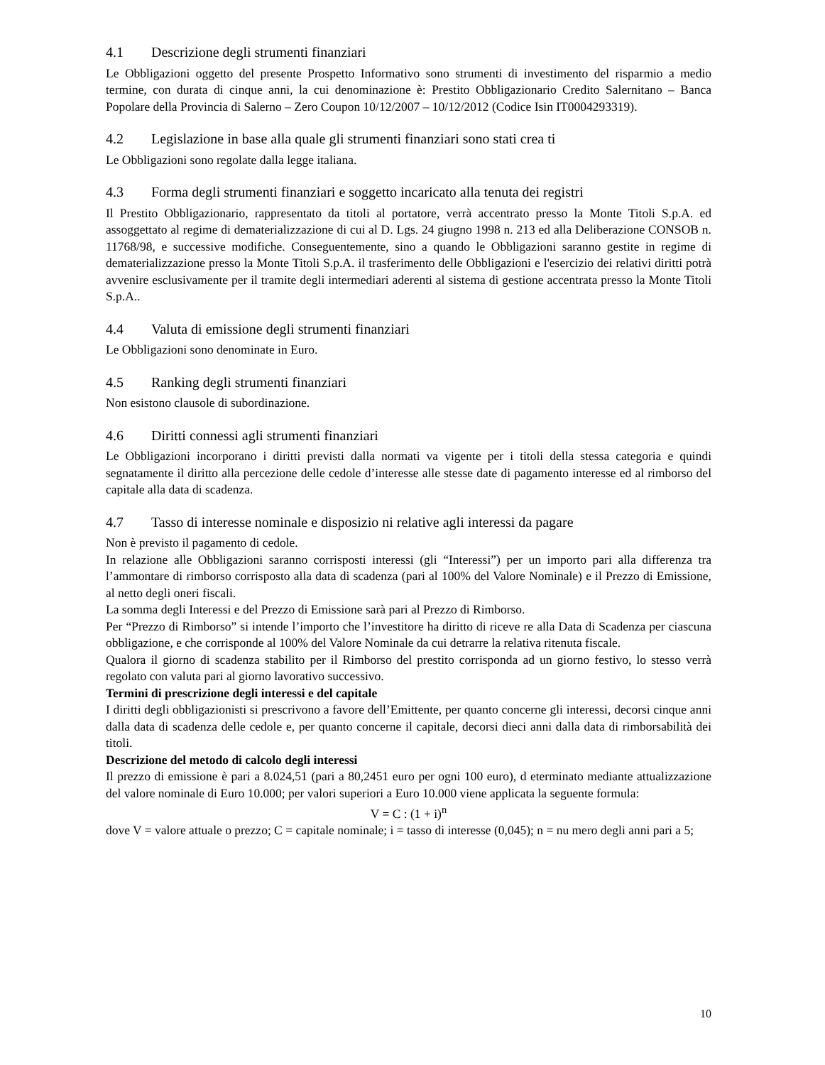4.1 Descrizione degli strumenti finanziari
Le Obbligazioni oggetto del presente Prospetto Informativo sono strumenti di investimento del risparmio a medio termine, con durata di cinque anni, la cui denominazione è: Prestito Obbligazionario Credito Salernitano – Banca Popolare della Provincia di Salerno – Zero Coupon 10/12/2007 – 10/12/2012 (Codice Isin IT0004293319).
4.2 Legislazione in base alla quale gli strumenti finanziari sono stati crea ti
Le Obbligazioni sono regolate dalla legge italiana.
4.3 Forma degli strumenti finanziari e soggetto incaricato alla tenuta dei registri
Il Prestito Obbligazionario, rappresentato da titoli al portatore, verrà accentrato presso la Monte Titoli S.p.A. ed assoggettato al regime di dematerializzazione di cui al D. Lgs. 24 giugno 1998 n. 213 ed alla Deliberazione CONSOB n. 11768/98, e successive modifiche. Conseguentemente, sino a quando le Obbligazioni saranno gestite in regime di dematerializzazione presso la Monte Titoli S.p.A. il trasferimento delle Obbligazioni e l'esercizio dei relativi diritti potrà avvenire esclusivamente per il tramite degli intermediari aderenti al sistema di gestione accentrata presso la Monte Titoli S.p.A..
4.4 Valuta di emissione degli strumenti finanziari
Le Obbligazioni sono denominate in Euro.
4.5 Ranking degli strumenti finanziari
Non esistono clausole di subordinazione.
4.6 Diritti connessi agli strumenti finanziari
Le Obbligazioni incorporano i diritti previsti dalla normati va vigente per i titoli della stessa categoria e quindi segnatamente il diritto alla percezione delle cedole d’interesse alle stesse date di pagamento interesse ed al rimborso del capitale alla data di scadenza.
4.7 Tasso di interesse nominale e disposizio ni relative agli interessi da pagare
Non è previsto il pagamento di cedole.
In relazione alle Obbligazioni saranno corrisposti interessi (gli “Interessi”) per un importo pari alla differenza tra l’ammontare di rimborso corrisposto alla data di scadenza (pari al 100% del Valore Nominale) e il Prezzo di Emissione, al netto degli oneri fiscali.
La somma degli Interessi e del Prezzo di Emissione sarà pari al Prezzo di Rimborso.
Per “Prezzo di Rimborso” si intende l’importo che l’investitore ha diritto di riceve re alla Data di Scadenza per ciascuna obbligazione, e che corrisponde al 100% del Valore Nominale da cui detrarre la relativa ritenuta fiscale.
Qualora il giorno di scadenza stabilito per il Rimborso del prestito corrisponda ad un giorno festivo, lo stesso verrà regolato con valuta pari al giorno lavorativo successivo.
Termini di prescrizione degli interessi e del capitale
I diritti degli obbligazionisti si prescrivono a favore dell’Emittente, per quanto concerne gli interessi, decorsi cinque anni dalla data di scadenza delle cedole e, per quanto concerne il capitale, decorsi dieci anni dalla data di rimborsabilità dei titoli.
Descrizione del metodo di calcolo degli interessi
Il prezzo di emissione è pari a 8.024,51 (pari a 80,2451 euro per ogni 100 euro), d eterminato mediante attualizzazione del valore nominale di Euro 10.000; per valori superiori a Euro 10.000 viene applicata la seguente formula:
V = C : (1 + i)<sup>n</sup>
dove V = valore attuale o prezzo; C = capitale nominale; i = tasso di interesse (0,045); n = nu mero degli anni pari a 5;
10